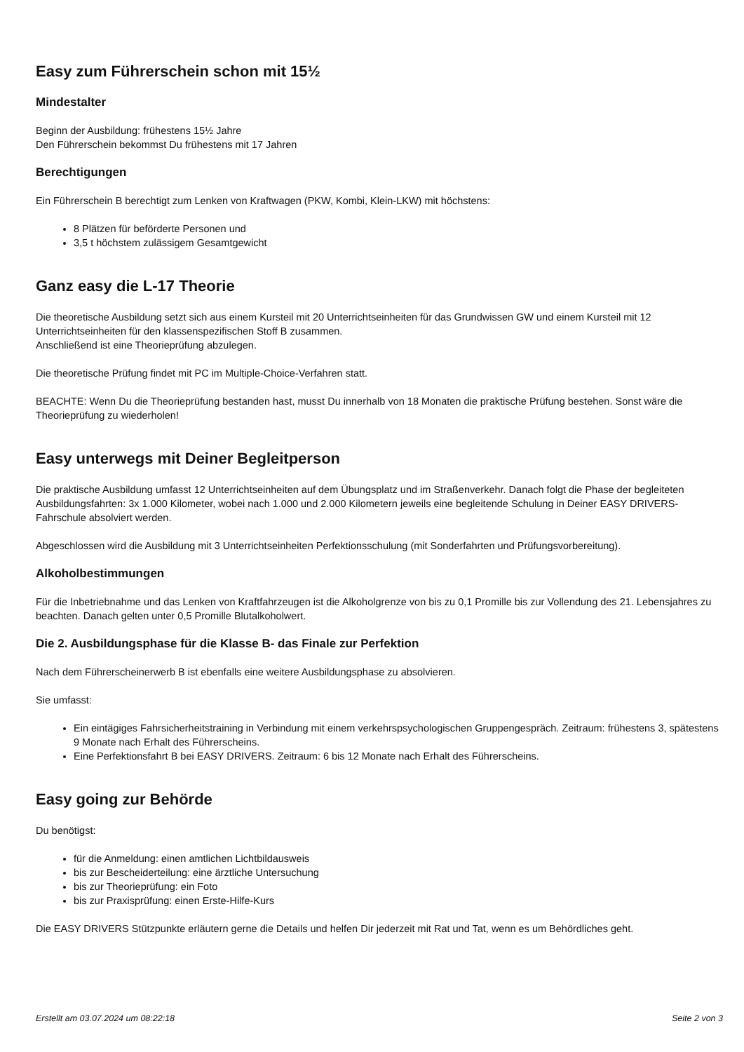Easy zum Führerschein schon mit 15½
Mindestalter
Beginn der Ausbildung: frühestens 15½ Jahre
Den Führerschein bekommst Du frühestens mit 17 Jahren
Berechtigungen
Ein Führerschein B berechtigt zum Lenken von Kraftwagen (PKW, Kombi, Klein-LKW) mit höchstens:
8 Plätzen für beförderte Personen und
3,5 t höchstem zulässigem Gesamtgewicht
Ganz easy die L-17 Theorie
Die theoretische Ausbildung setzt sich aus einem Kursteil mit 20 Unterrichtseinheiten für das Grundwissen GW und einem Kursteil mit 12 Unterrichtseinheiten für den klassenspezifischen Stoff B zusammen.
Anschließend ist eine Theorieprüfung abzulegen.
Die theoretische Prüfung findet mit PC im Multiple-Choice-Verfahren statt.
BEACHTE: Wenn Du die Theorieprüfung bestanden hast, musst Du innerhalb von 18 Monaten die praktische Prüfung bestehen. Sonst wäre die Theorieprüfung zu wiederholen!
Easy unterwegs mit Deiner Begleitperson
Die praktische Ausbildung umfasst 12 Unterrichtseinheiten auf dem Übungsplatz und im Straßenverkehr. Danach folgt die Phase der begleiteten Ausbildungsfahrten: 3x 1.000 Kilometer, wobei nach 1.000 und 2.000 Kilometern jeweils eine begleitende Schulung in Deiner EASY DRIVERS-Fahrschule absolviert werden.
Abgeschlossen wird die Ausbildung mit 3 Unterrichtseinheiten Perfektionsschulung (mit Sonderfahrten und Prüfungsvorbereitung).
Alkoholbestimmungen
Für die Inbetriebnahme und das Lenken von Kraftfahrzeugen ist die Alkoholgrenze von bis zu 0,1 Promille bis zur Vollendung des 21. Lebensjahres zu beachten. Danach gelten unter 0,5 Promille Blutalkoholwert.
Die 2. Ausbildungsphase für die Klasse B- das Finale zur Perfektion
Nach dem Führerscheinerwerb B ist ebenfalls eine weitere Ausbildungsphase zu absolvieren.
Sie umfasst:
Ein eintägiges Fahrsicherheitstraining in Verbindung mit einem verkehrspsychologischen Gruppengespräch. Zeitraum: frühestens 3, spätestens 9 Monate nach Erhalt des Führerscheins.
Eine Perfektionsfahrt B bei EASY DRIVERS. Zeitraum: 6 bis 12 Monate nach Erhalt des Führerscheins.
Easy going zur Behörde
Du benötigst:
für die Anmeldung: einen amtlichen Lichtbildausweis
bis zur Bescheiderteilung: eine ärztliche Untersuchung
bis zur Theorieprüfung: ein Foto
bis zur Praxisprüfung: einen Erste-Hilfe-Kurs
Die EASY DRIVERS Stützpunkte erläutern gerne die Details und helfen Dir jederzeit mit Rat und Tat, wenn es um Behördliches geht.
Erstellt am 03.07.2024 um 08:22:18 Seite 2 von 3